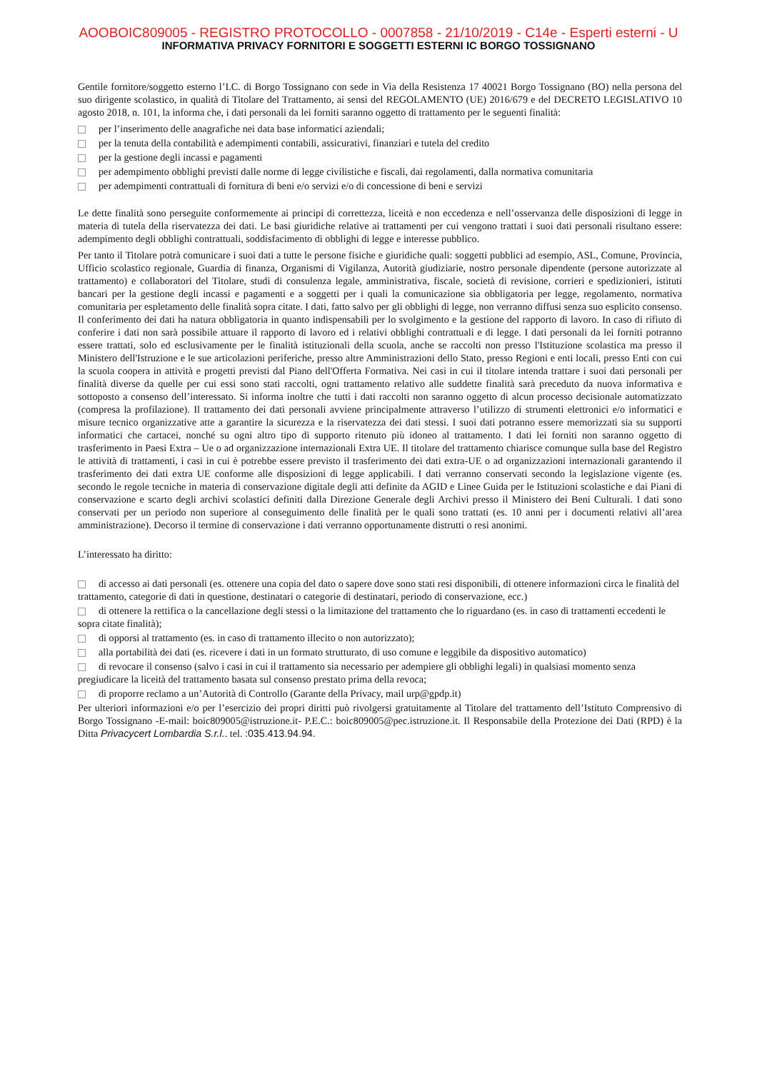AOOBOIC809005 - REGISTRO PROTOCOLLO - 0007858 - 21/10/2019 - C14e - Esperti esterni - U
INFORMATIVA PRIVACY FORNITORI E SOGGETTI ESTERNI IC BORGO TOSSIGNANO
Gentile fornitore/soggetto esterno l’I.C. di Borgo Tossignano con sede in Via della Resistenza 17 40021 Borgo Tossignano (BO) nella persona del suo dirigente scolastico, in qualità di Titolare del Trattamento, ai sensi del REGOLAMENTO (UE) 2016/679 e del DECRETO LEGISLATIVO 10 agosto 2018, n. 101, la informa che, i dati personali da lei forniti saranno oggetto di trattamento per le seguenti finalità:
per l’inserimento delle anagrafiche nei data base informatici aziendali;
per la tenuta della contabilità e adempimenti contabili, assicurativi, finanziari e tutela del credito
per la gestione degli incassi e pagamenti
per adempimento obblighi previsti dalle norme di legge civilistiche e fiscali, dai regolamenti, dalla normativa comunitaria
per adempimenti contrattuali di fornitura di beni e/o servizi e/o di concessione di beni e servizi
Le dette finalità sono perseguite conformemente ai principi di correttezza, liceità e non eccedenza e nell’osservanza delle disposizioni di legge in materia di tutela della riservatezza dei dati. Le basi giuridiche relative ai trattamenti per cui vengono trattati i suoi dati personali risultano essere: adempimento degli obblighi contrattuali, soddisfacimento di obblighi di legge e interesse pubblico.
Per tanto il Titolare potrà comunicare i suoi dati a tutte le persone fisiche e giuridiche quali: soggetti pubblici ad esempio, ASL, Comune, Provincia, Ufficio scolastico regionale, Guardia di finanza, Organismi di Vigilanza, Autorità giudiziarie, nostro personale dipendente (persone autorizzate al trattamento) e collaboratori del Titolare, studi di consulenza legale, amministrativa, fiscale, società di revisione, corrieri e spedizionieri, istituti bancari per la gestione degli incassi e pagamenti e a soggetti per i quali la comunicazione sia obbligatoria per legge, regolamento, normativa comunitaria per espletamento delle finalità sopra citate. I dati, fatto salvo per gli obblighi di legge, non verranno diffusi senza suo esplicito consenso. Il conferimento dei dati ha natura obbligatoria in quanto indispensabili per lo svolgimento e la gestione del rapporto di lavoro. In caso di rifiuto di conferire i dati non sarà possibile attuare il rapporto di lavoro ed i relativi obblighi contrattuali e di legge. I dati personali da lei forniti potranno essere trattati, solo ed esclusivamente per le finalità istituzionali della scuola, anche se raccolti non presso l'Istituzione scolastica ma presso il Ministero dell'Istruzione e le sue articolazioni periferiche, presso altre Amministrazioni dello Stato, presso Regioni e enti locali, presso Enti con cui la scuola coopera in attività e progetti previsti dal Piano dell'Offerta Formativa. Nei casi in cui il titolare intenda trattare i suoi dati personali per finalità diverse da quelle per cui essi sono stati raccolti, ogni trattamento relativo alle suddette finalità sarà preceduto da nuova informativa e sottoposto a consenso dell’interessato. Si informa inoltre che tutti i dati raccolti non saranno oggetto di alcun processo decisionale automatizzato (compresa la profilazione). Il trattamento dei dati personali avviene principalmente attraverso l’utilizzo di strumenti elettronici e/o informatici e misure tecnico organizzative atte a garantire la sicurezza e la riservatezza dei dati stessi. I suoi dati potranno essere memorizzati sia su supporti informatici che cartacei, nonché su ogni altro tipo di supporto ritenuto più idoneo al trattamento. I dati lei forniti non saranno oggetto di trasferimento in Paesi Extra – Ue o ad organizzazione internazionali Extra UE. Il titolare del trattamento chiarisce comunque sulla base del Registro le attività di trattamenti, i casi in cui è potrebbe essere previsto il trasferimento dei dati extra-UE o ad organizzazioni internazionali garantendo il trasferimento dei dati extra UE conforme alle disposizioni di legge applicabili. I dati verranno conservati secondo la legislazione vigente (es. secondo le regole tecniche in materia di conservazione digitale degli atti definite da AGID e Linee Guida per le Istituzioni scolastiche e dai Piani di conservazione e scarto degli archivi scolastici definiti dalla Direzione Generale degli Archivi presso il Ministero dei Beni Culturali. I dati sono conservati per un periodo non superiore al conseguimento delle finalità per le quali sono trattati (es. 10 anni per i documenti relativi all’area amministrazione). Decorso il termine di conservazione i dati verranno opportunamente distrutti o resi anonimi.
L’interessato ha diritto:
di accesso ai dati personali (es. ottenere una copia del dato o sapere dove sono stati resi disponibili, di ottenere informazioni circa le finalità del trattamento, categorie di dati in questione, destinatari o categorie di destinatari, periodo di conservazione, ecc.)
di ottenere la rettifica o la cancellazione degli stessi o la limitazione del trattamento che lo riguardano (es. in caso di trattamenti eccedenti le sopra citate finalità);
di opporsi al trattamento (es. in caso di trattamento illecito o non autorizzato);
alla portabilità dei dati (es. ricevere i dati in un formato strutturato, di uso comune e leggibile da dispositivo automatico)
di revocare il consenso (salvo i casi in cui il trattamento sia necessario per adempiere gli obblighi legali) in qualsiasi momento senza pregiudicare la liceità del trattamento basata sul consenso prestato prima della revoca;
di proporre reclamo a un’Autorità di Controllo (Garante della Privacy, mail urp@gpdp.it)
Per ulteriori informazioni e/o per l’esercizio dei propri diritti può rivolgersi gratuitamente al Titolare del trattamento dell’Istituto Comprensivo di Borgo Tossignano -E-mail: boic809005@istruzione.it- P.E.C.: boic809005@pec.istruzione.it. Il Responsabile della Protezione dei Dati (RPD) è la Ditta Privacycert Lombardia S.r.l.. tel. :035.413.94.94.